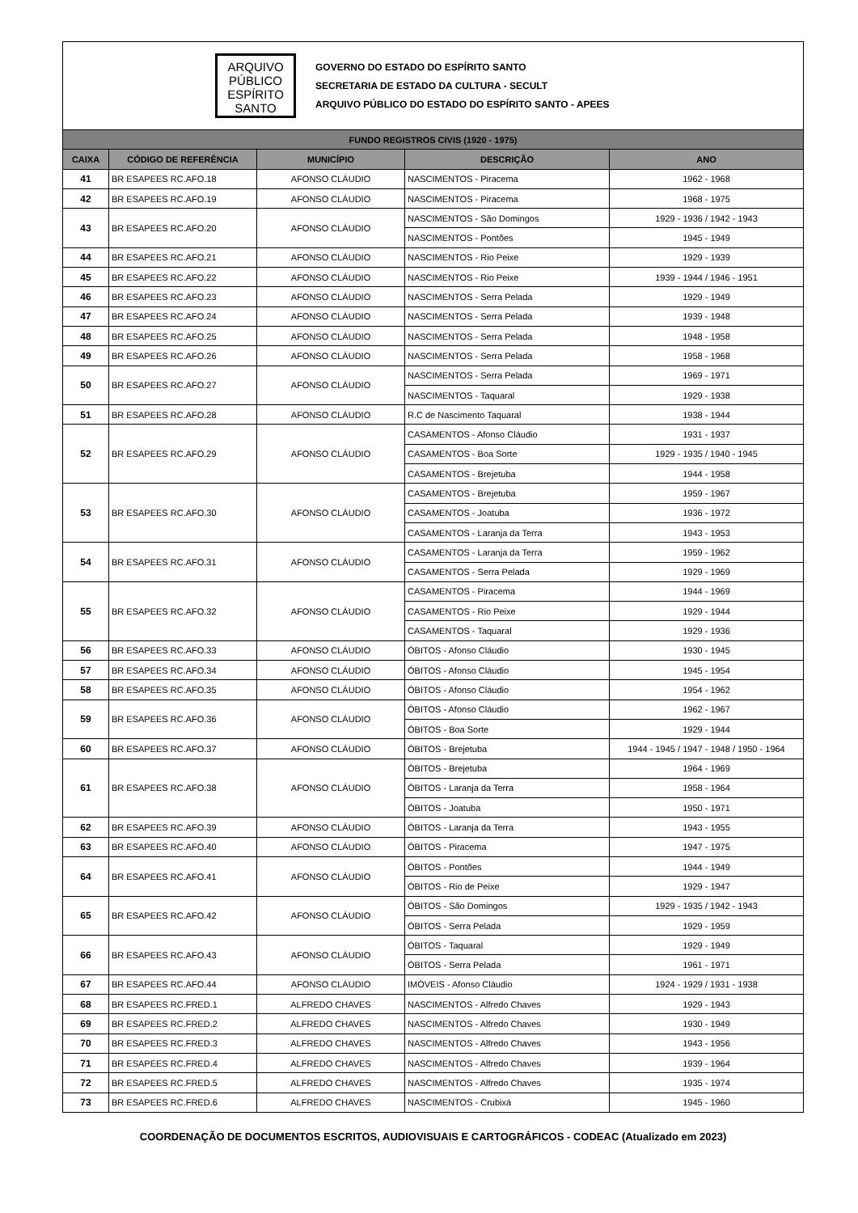ARQUIVO
PÚBLICO
ESPÍRITO
SANTO
GOVERNO DO ESTADO DO ESPÍRITO SANTO
SECRETARIA DE ESTADO DA CULTURA - SECULT
ARQUIVO PÚBLICO DO ESTADO DO ESPÍRITO SANTO - APEES
| FUNDO REGISTROS CIVIS (1920 - 1975) | | | | |
| --- | --- | --- | --- | --- |
| CAIXA | CÓDIGO DE REFERÊNCIA | MUNICÍPIO | DESCRIÇÃO | ANO |
| 41 | BR ESAPEES RC.AFO.18 | AFONSO CLÁUDIO | NASCIMENTOS - Piracema | 1962 - 1968 |
| 42 | BR ESAPEES RC.AFO.19 | AFONSO CLÁUDIO | NASCIMENTOS - Piracema | 1968 - 1975 |
| 43 | BR ESAPEES RC.AFO.20 | AFONSO CLÁUDIO | NASCIMENTOS - São Domingos | 1929 - 1936 / 1942 - 1943 |
| | | | NASCIMENTOS - Pontões | 1945 - 1949 |
| 44 | BR ESAPEES RC.AFO.21 | AFONSO CLÁUDIO | NASCIMENTOS - Rio Peixe | 1929 - 1939 |
| 45 | BR ESAPEES RC.AFO.22 | AFONSO CLÁUDIO | NASCIMENTOS - Rio Peixe | 1939 - 1944 / 1946 - 1951 |
| 46 | BR ESAPEES RC.AFO.23 | AFONSO CLÁUDIO | NASCIMENTOS - Serra Pelada | 1929 - 1949 |
| 47 | BR ESAPEES RC.AFO.24 | AFONSO CLÁUDIO | NASCIMENTOS - Serra Pelada | 1939 - 1948 |
| 48 | BR ESAPEES RC.AFO.25 | AFONSO CLÁUDIO | NASCIMENTOS - Serra Pelada | 1948 - 1958 |
| 49 | BR ESAPEES RC.AFO.26 | AFONSO CLÁUDIO | NASCIMENTOS - Serra Pelada | 1958 - 1968 |
| 50 | BR ESAPEES RC.AFO.27 | AFONSO CLÁUDIO | NASCIMENTOS - Serra Pelada | 1969 - 1971 |
| | | | NASCIMENTOS - Taquaral | 1929 - 1938 |
| 51 | BR ESAPEES RC.AFO.28 | AFONSO CLÁUDIO | R.C de Nascimento Taquaral | 1938 - 1944 |
| 52 | BR ESAPEES RC.AFO.29 | AFONSO CLÁUDIO | CASAMENTOS - Afonso Cláudio | 1931 - 1937 |
| | | | CASAMENTOS - Boa Sorte | 1929 - 1935 / 1940 - 1945 |
| | | | CASAMENTOS - Brejetuba | 1944 - 1958 |
| 53 | BR ESAPEES RC.AFO.30 | AFONSO CLÁUDIO | CASAMENTOS - Brejetuba | 1959 - 1967 |
| | | | CASAMENTOS - Joatuba | 1936 - 1972 |
| | | | CASAMENTOS - Laranja da Terra | 1943 - 1953 |
| 54 | BR ESAPEES RC.AFO.31 | AFONSO CLÁUDIO | CASAMENTOS - Laranja da Terra | 1959 - 1962 |
| | | | CASAMENTOS - Serra Pelada | 1929 - 1969 |
| 55 | BR ESAPEES RC.AFO.32 | AFONSO CLÁUDIO | CASAMENTOS - Piracema | 1944 - 1969 |
| | | | CASAMENTOS - Rio Peixe | 1929 - 1944 |
| | | | CASAMENTOS - Taquaral | 1929 - 1936 |
| 56 | BR ESAPEES RC.AFO.33 | AFONSO CLÁUDIO | ÓBITOS - Afonso Cláudio | 1930 - 1945 |
| 57 | BR ESAPEES RC.AFO.34 | AFONSO CLÁUDIO | ÓBITOS - Afonso Cláudio | 1945 - 1954 |
| 58 | BR ESAPEES RC.AFO.35 | AFONSO CLÁUDIO | ÓBITOS - Afonso Cláudio | 1954 - 1962 |
| 59 | BR ESAPEES RC.AFO.36 | AFONSO CLÁUDIO | ÓBITOS - Afonso Cláudio | 1962 - 1967 |
| | | | ÓBITOS - Boa Sorte | 1929 - 1944 |
| 60 | BR ESAPEES RC.AFO.37 | AFONSO CLÁUDIO | ÓBITOS - Brejetuba | 1944 - 1945 / 1947 - 1948 / 1950 - 1964 |
| 61 | BR ESAPEES RC.AFO.38 | AFONSO CLÁUDIO | ÓBITOS - Brejetuba | 1964 - 1969 |
| | | | ÓBITOS - Laranja da Terra | 1958 - 1964 |
| | | | ÓBITOS - Joatuba | 1950 - 1971 |
| 62 | BR ESAPEES RC.AFO.39 | AFONSO CLÁUDIO | ÓBITOS - Laranja da Terra | 1943 - 1955 |
| 63 | BR ESAPEES RC.AFO.40 | AFONSO CLÁUDIO | ÓBITOS - Piracema | 1947 - 1975 |
| 64 | BR ESAPEES RC.AFO.41 | AFONSO CLÁUDIO | ÓBITOS - Pontões | 1944 - 1949 |
| | | | ÓBITOS - Rio de Peixe | 1929 - 1947 |
| 65 | BR ESAPEES RC.AFO.42 | AFONSO CLÁUDIO | ÓBITOS - São Domingos | 1929 - 1935 / 1942 - 1943 |
| | | | ÓBITOS - Serra Pelada | 1929 - 1959 |
| 66 | BR ESAPEES RC.AFO.43 | AFONSO CLÁUDIO | ÓBITOS - Taquaral | 1929 - 1949 |
| | | | ÓBITOS - Serra Pelada | 1961 - 1971 |
| 67 | BR ESAPEES RC.AFO.44 | AFONSO CLÁUDIO | IMÓVEIS - Afonso Cláudio | 1924 - 1929 / 1931 - 1938 |
| 68 | BR ESAPEES RC.FRED.1 | ALFREDO CHAVES | NASCIMENTOS - Alfredo Chaves | 1929 - 1943 |
| 69 | BR ESAPEES RC.FRED.2 | ALFREDO CHAVES | NASCIMENTOS - Alfredo Chaves | 1930 - 1949 |
| 70 | BR ESAPEES RC.FRED.3 | ALFREDO CHAVES | NASCIMENTOS - Alfredo Chaves | 1943 - 1956 |
| 71 | BR ESAPEES RC.FRED.4 | ALFREDO CHAVES | NASCIMENTOS - Alfredo Chaves | 1939 - 1964 |
| 72 | BR ESAPEES RC.FRED.5 | ALFREDO CHAVES | NASCIMENTOS - Alfredo Chaves | 1935 - 1974 |
| 73 | BR ESAPEES RC.FRED.6 | ALFREDO CHAVES | NASCIMENTOS - Crubixá | 1945 - 1960 |
COORDENAÇÃO DE DOCUMENTOS ESCRITOS, AUDIOVISUAIS E CARTOGRÁFICOS - CODEAC (Atualizado em 2023)